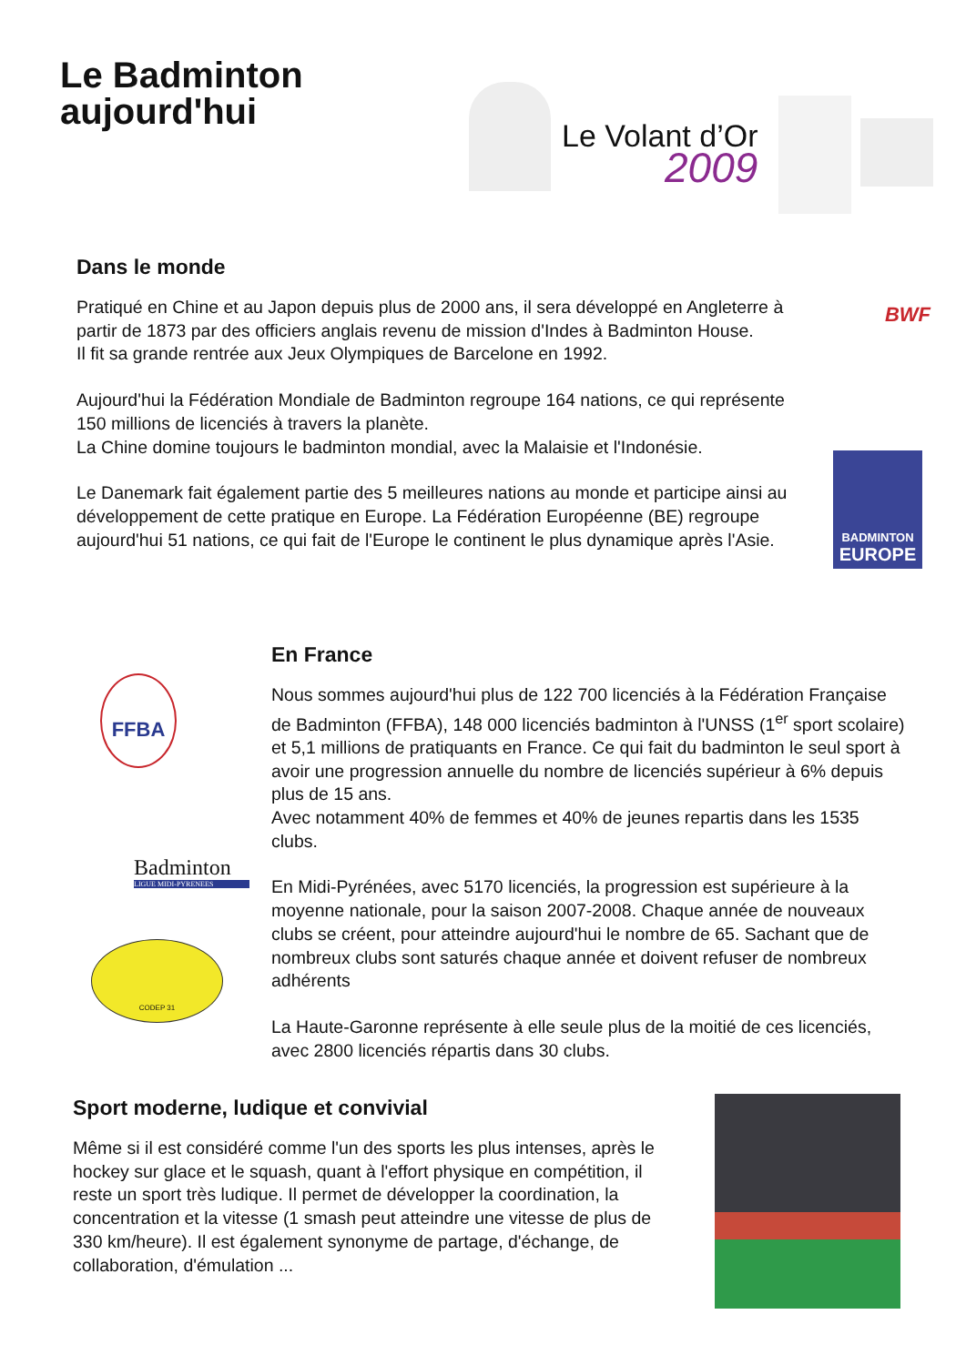Le Badminton
aujourd'hui
Le Volant d’Or
2009
Dans le monde
Pratiqué en Chine et au Japon depuis plus de 2000 ans, il sera développé en Angleterre à partir de 1873 par des officiers anglais revenu de mission d'Indes à Badminton House.
Il fit sa grande rentrée aux Jeux Olympiques de Barcelone en 1992.
Aujourd'hui la Fédération Mondiale de Badminton regroupe 164 nations, ce qui représente 150 millions de licenciés à travers la planète.
La Chine domine toujours le badminton mondial, avec la Malaisie et l'Indonésie.
Le Danemark fait également partie des 5 meilleures nations au monde et participe ainsi au développement de cette pratique en Europe. La Fédération Européenne (BE) regroupe aujourd'hui 51 nations, ce qui fait de l'Europe le continent le plus dynamique après l'Asie.
BWF
BADMINTON
EUROPE
En France
Nous sommes aujourd'hui plus de 122 700 licenciés à la Fédération Française de Badminton (FFBA), 148 000 licenciés badminton à l'UNSS (1<sup>er</sup> sport scolaire) et 5,1 millions de pratiquants en France. Ce qui fait du badminton le seul sport à avoir une progression annuelle du nombre de licenciés supérieur à 6% depuis plus de 15 ans.
Avec notamment 40% de femmes et 40% de jeunes repartis dans les 1535 clubs.
En Midi-Pyrénées, avec 5170 licenciés, la progression est supérieure à la moyenne nationale, pour la saison 2007-2008. Chaque année de nouveaux clubs se créent, pour atteindre aujourd'hui le nombre de 65. Sachant que de nombreux clubs sont saturés chaque année et doivent refuser de nombreux adhérents
La Haute-Garonne représente à elle seule plus de la moitié de ces licenciés, avec 2800 licenciés répartis dans 30 clubs.
FFBA
Badminton
LIGUE MIDI-PYRENEES
CODEP 31
Sport moderne, ludique et convivial
Même si il est considéré comme l'un des sports les plus intenses, après le hockey sur glace et le squash, quant à l'effort physique en compétition, il reste un sport très ludique. Il permet de développer la coordination, la concentration et la vitesse (1 smash peut atteindre une vitesse de plus de 330 km/heure). Il est également synonyme de partage, d'échange, de collaboration, d'émulation ...